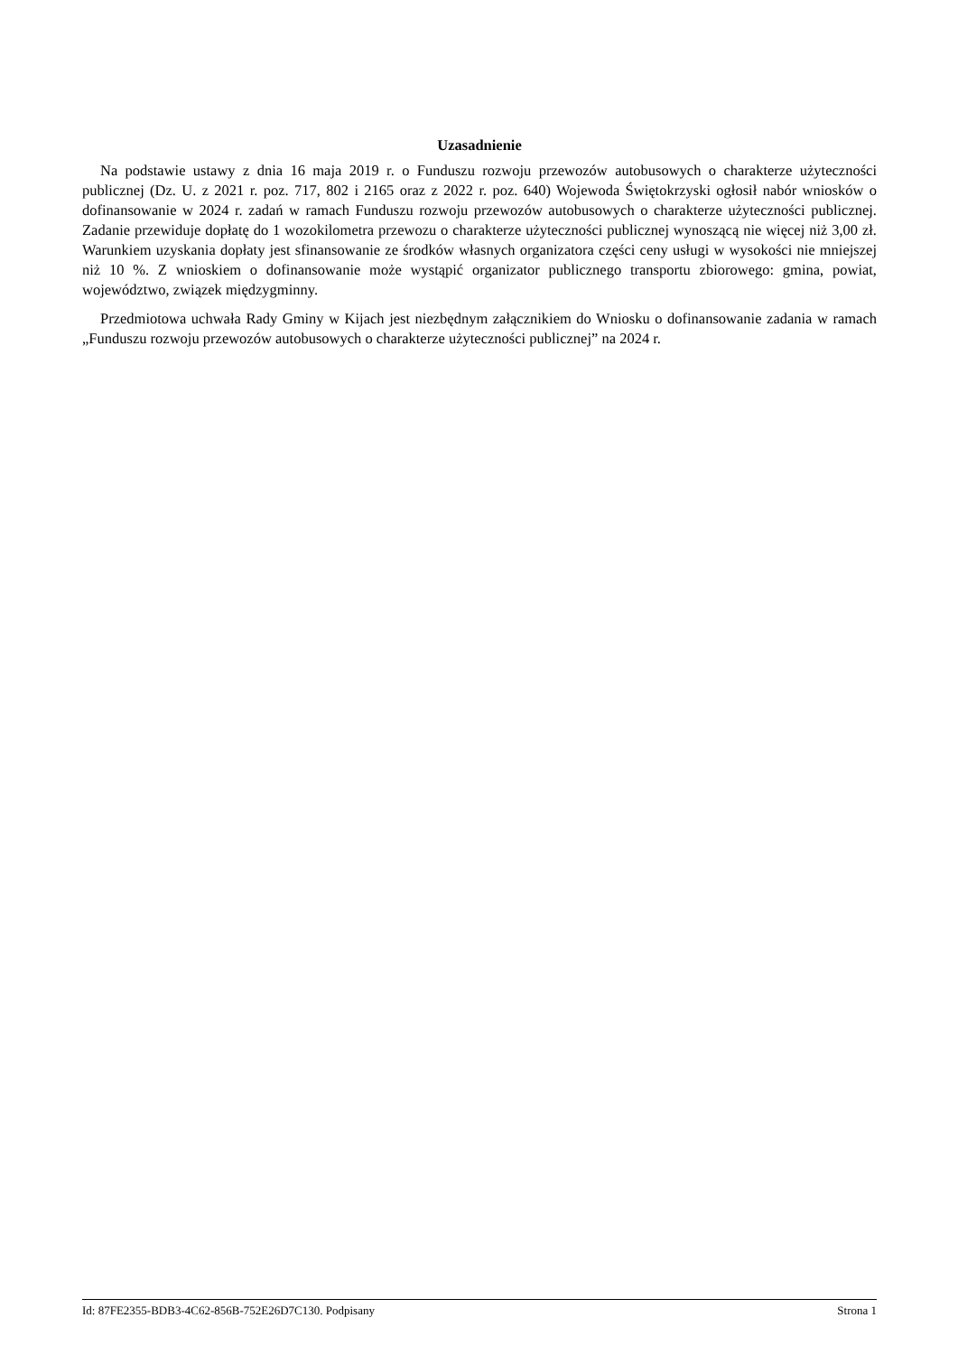Uzasadnienie
Na podstawie ustawy z dnia 16 maja 2019 r. o Funduszu rozwoju przewozów autobusowych o charakterze użyteczności publicznej (Dz. U. z 2021 r. poz. 717, 802 i 2165 oraz z 2022 r. poz. 640) Wojewoda Świętokrzyski ogłosił nabór wniosków o dofinansowanie w 2024 r. zadań w ramach Funduszu rozwoju przewozów autobusowych o charakterze użyteczności publicznej. Zadanie przewiduje dopłatę do 1 wozokilometra przewozu o charakterze użyteczności publicznej wynoszącą nie więcej niż 3,00 zł. Warunkiem uzyskania dopłaty jest sfinansowanie ze środków własnych organizatora części ceny usługi w wysokości nie mniejszej niż 10 %. Z wnioskiem o dofinansowanie może wystąpić organizator publicznego transportu zbiorowego: gmina, powiat, województwo, związek międzygminny.
Przedmiotowa uchwała Rady Gminy w Kijach jest niezbędnym załącznikiem do Wniosku o dofinansowanie zadania w ramach „Funduszu rozwoju przewozów autobusowych o charakterze użyteczności publicznej” na 2024 r.
Id: 87FE2355-BDB3-4C62-856B-752E26D7C130. Podpisany Strona 1